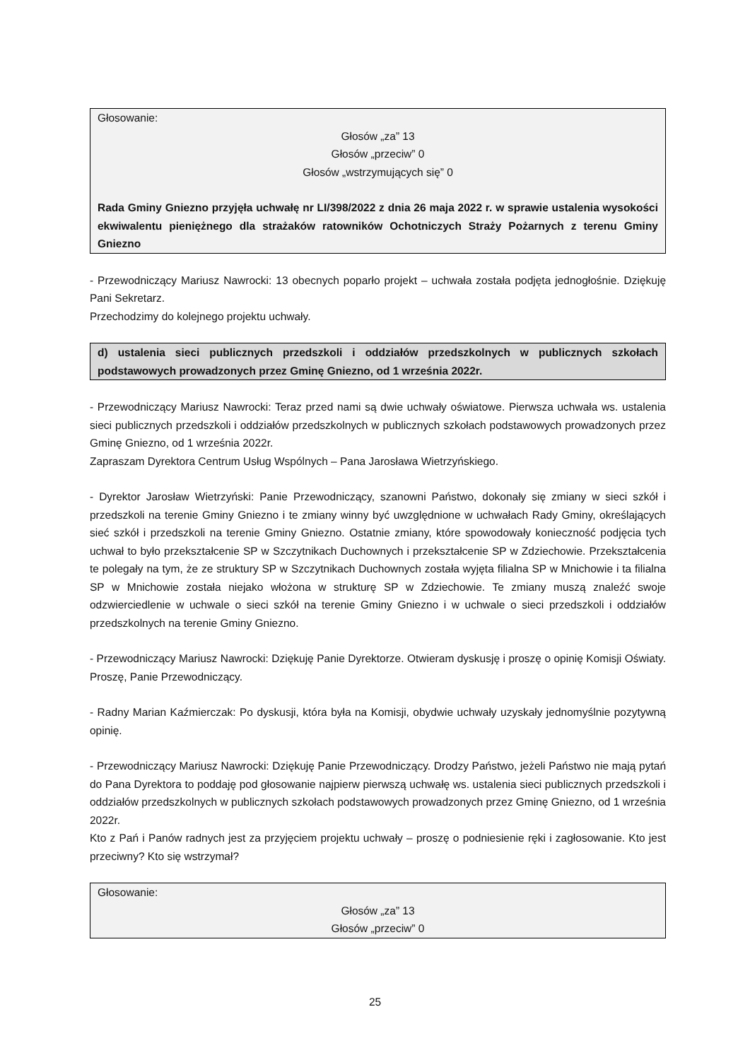Głosowanie:
Głosów „za” 13
Głosów „przeciw” 0
Głosów „wstrzymujących się” 0
Rada Gminy Gniezno przyjęła uchwałę nr LI/398/2022 z dnia 26 maja 2022 r. w sprawie ustalenia wysokości ekwiwalentu pieniężnego dla strażaków ratowników Ochotniczych Straży Pożarnych z terenu Gminy Gniezno
- Przewodniczący Mariusz Nawrocki: 13 obecnych poparło projekt – uchwała została podjęta jednogłośnie. Dziękuję Pani Sekretarz.
Przechodzimy do kolejnego projektu uchwały.
d) ustalenia sieci publicznych przedszkoli i oddziałów przedszkolnych w publicznych szkołach podstawowych prowadzonych przez Gminę Gniezno, od 1 września 2022r.
- Przewodniczący Mariusz Nawrocki: Teraz przed nami są dwie uchwały oświatowe. Pierwsza uchwała ws. ustalenia sieci publicznych przedszkoli i oddziałów przedszkolnych w publicznych szkołach podstawowych prowadzonych przez Gminę Gniezno, od 1 września 2022r.
Zapraszam Dyrektora Centrum Usług Wspólnych – Pana Jarosława Wietrzyńskiego.
- Dyrektor Jarosław Wietrzyński: Panie Przewodniczący, szanowni Państwo, dokonały się zmiany w sieci szkół i przedszkoli na terenie Gminy Gniezno i te zmiany winny być uwzględnione w uchwałach Rady Gminy, określających sieć szkół i przedszkoli na terenie Gminy Gniezno. Ostatnie zmiany, które spowodowały konieczność podjęcia tych uchwał to było przekształcenie SP w Szczytnikach Duchownych i przekształcenie SP w Zdziechowie. Przekształcenia te polegały na tym, że ze struktury SP w Szczytnikach Duchownych została wyjęta filialna SP w Mnichowie i ta filialna SP w Mnichowie została niejako włożona w strukturę SP w Zdziechowie. Te zmiany muszą znaleźć swoje odzwierciedlenie w uchwale o sieci szkół na terenie Gminy Gniezno i w uchwale o sieci przedszkoli i oddziałów przedszkolnych na terenie Gminy Gniezno.
- Przewodniczący Mariusz Nawrocki: Dziękuję Panie Dyrektorze. Otwieram dyskusję i proszę o opinię Komisji Oświaty. Proszę, Panie Przewodniczący.
- Radny Marian Kaźmierczak: Po dyskusji, która była na Komisji, obydwie uchwały uzyskały jednomyślnie pozytywną opinię.
- Przewodniczący Mariusz Nawrocki: Dziękuję Panie Przewodniczący. Drodzy Państwo, jeżeli Państwo nie mają pytań do Pana Dyrektora to poddaję pod głosowanie najpierw pierwszą uchwałę ws. ustalenia sieci publicznych przedszkoli i oddziałów przedszkolnych w publicznych szkołach podstawowych prowadzonych przez Gminę Gniezno, od 1 września 2022r.
Kto z Pań i Panów radnych jest za przyjęciem projektu uchwały – proszę o podniesienie ręki i zagłosowanie. Kto jest przeciwny? Kto się wstrzymał?
Głosowanie:
Głosów „za” 13
Głosów „przeciw” 0
25